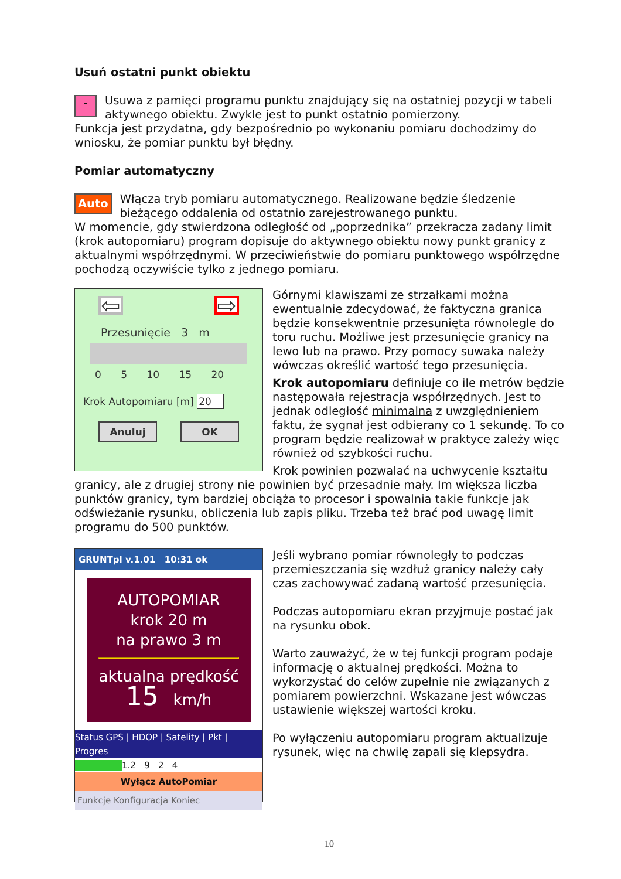Usuń ostatni punkt obiektu
- Usuwa z pamięci programu punktu znajdujący się na ostatniej pozycji w tabeli aktywnego obiektu. Zwykle jest to punkt ostatnio pomierzony.
Funkcja jest przydatna, gdy bezpośrednio po wykonaniu pomiaru dochodzimy do wniosku, że pomiar punktu był błędny.
Pomiar automatyczny
Auto Włącza tryb pomiaru automatycznego. Realizowane będzie śledzenie bieżącego oddalenia od ostatnio zarejestrowanego punktu.
W momencie, gdy stwierdzona odległość od „poprzednika” przekracza zadany limit (krok autopomiaru) program dopisuje do aktywnego obiektu nowy punkt granicy z aktualnymi współrzędnymi. W przeciwieństwie do pomiaru punktowego współrzędne pochodzą oczywiście tylko z jednego pomiaru.
⇦ ⇨
Przesunięcie 3 m
0 5 10 15 20
Krok Autopomiaru [m] 20
Anuluj OK
Górnymi klawiszami ze strzałkami można ewentualnie zdecydować, że faktyczna granica będzie konsekwentnie przesunięta równolegle do toru ruchu. Możliwe jest przesunięcie granicy na lewo lub na prawo. Przy pomocy suwaka należy wówczas określić wartość tego przesunięcia.
Krok autopomiaru definiuje co ile metrów będzie następowała rejestracja współrzędnych. Jest to jednak odległość minimalna z uwzględnieniem faktu, że sygnał jest odbierany co 1 sekundę. To co program będzie realizował w praktyce zależy więc również od szybkości ruchu.
Krok powinien pozwalać na uchwycenie kształtu granicy, ale z drugiej strony nie powinien być przesadnie mały. Im większa liczba punktów granicy, tym bardziej obciąża to procesor i spowalnia takie funkcje jak odświeżanie rysunku, obliczenia lub zapis pliku. Trzeba też brać pod uwagę limit programu do 500 punktów.
GRUNTpl v.1.01 10:31 ok
AUTOPOMIAR
krok 20 m
na prawo 3 m
aktualna prędkość
15 km/h
Status GPS | HDOP | Satelity | Pkt | Progres
1.2 9 2 4
Wyłącz AutoPomiar
Funkcje Konfiguracja Koniec
Jeśli wybrano pomiar równoległy to podczas przemieszczania się wzdłuż granicy należy cały czas zachowywać zadaną wartość przesunięcia.
Podczas autopomiaru ekran przyjmuje postać jak na rysunku obok.
Warto zauważyć, że w tej funkcji program podaje informację o aktualnej prędkości. Można to wykorzystać do celów zupełnie nie związanych z pomiarem powierzchni. Wskazane jest wówczas ustawienie większej wartości kroku.
Po wyłączeniu autopomiaru program aktualizuje rysunek, więc na chwilę zapali się klepsydra.
10